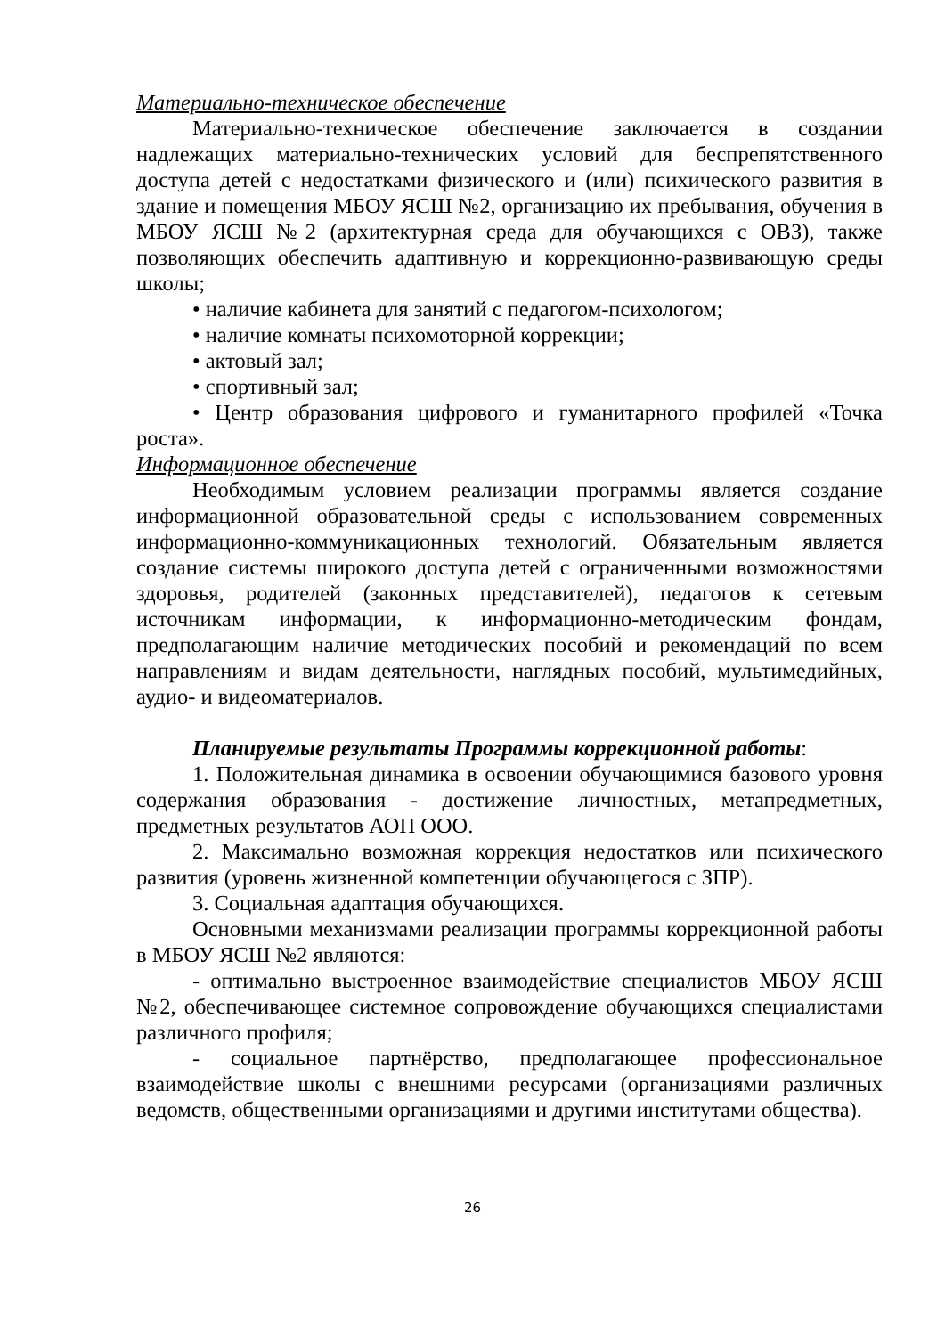Материально-техническое обеспечение
Материально-техническое обеспечение заключается в создании надлежащих материально-технических условий для беспрепятственного доступа детей с недостатками физического и (или) психического развития в здание и помещения МБОУ ЯСШ №2, организацию их пребывания, обучения в МБОУ ЯСШ №2 (архитектурная среда для обучающихся с ОВЗ), также позволяющих обеспечить адаптивную и коррекционно-развивающую среды школы;
• наличие кабинета для занятий с педагогом-психологом;
• наличие комнаты психомоторной коррекции;
• актовый зал;
• спортивный зал;
• Центр образования цифрового и гуманитарного профилей «Точка роста».
Информационное обеспечение
Необходимым условием реализации программы является создание информационной образовательной среды с использованием современных информационно-коммуникационных технологий. Обязательным является создание системы широкого доступа детей с ограниченными возможностями здоровья, родителей (законных представителей), педагогов к сетевым источникам информации, к информационно-методическим фондам, предполагающим наличие методических пособий и рекомендаций по всем направлениям и видам деятельности, наглядных пособий, мультимедийных, аудио- и видеоматериалов.
Планируемые результаты Программы коррекционной работы:
1. Положительная динамика в освоении обучающимися базового уровня содержания образования - достижение личностных, метапредметных, предметных результатов АОП ООО.
2. Максимально возможная коррекция недостатков или психического развития (уровень жизненной компетенции обучающегося с ЗПР).
3. Социальная адаптация обучающихся.
Основными механизмами реализации программы коррекционной работы в МБОУ ЯСШ №2 являются:
- оптимально выстроенное взаимодействие специалистов МБОУ ЯСШ №2, обеспечивающее системное сопровождение обучающихся специалистами различного профиля;
- социальное партнёрство, предполагающее профессиональное взаимодействие школы с внешними ресурсами (организациями различных ведомств, общественными организациями и другими институтами общества).
26